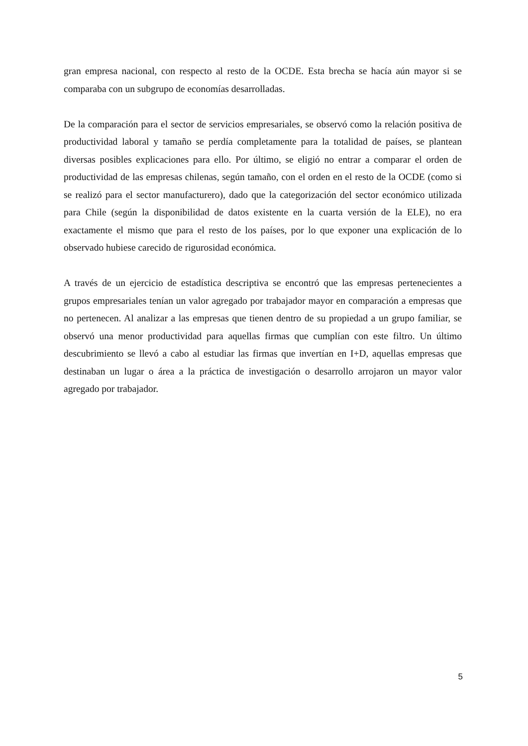gran empresa nacional, con respecto al resto de la OCDE. Esta brecha se hacía aún mayor si se comparaba con un subgrupo de economías desarrolladas.
De la comparación para el sector de servicios empresariales, se observó como la relación positiva de productividad laboral y tamaño se perdía completamente para la totalidad de países, se plantean diversas posibles explicaciones para ello. Por último, se eligió no entrar a comparar el orden de productividad de las empresas chilenas, según tamaño, con el orden en el resto de la OCDE (como si se realizó para el sector manufacturero), dado que la categorización del sector económico utilizada para Chile (según la disponibilidad de datos existente en la cuarta versión de la ELE), no era exactamente el mismo que para el resto de los países, por lo que exponer una explicación de lo observado hubiese carecido de rigurosidad económica.
A través de un ejercicio de estadística descriptiva se encontró que las empresas pertenecientes a grupos empresariales tenían un valor agregado por trabajador mayor en comparación a empresas que no pertenecen. Al analizar a las empresas que tienen dentro de su propiedad a un grupo familiar, se observó una menor productividad para aquellas firmas que cumplían con este filtro. Un último descubrimiento se llevó a cabo al estudiar las firmas que invertían en I+D, aquellas empresas que destinaban un lugar o área a la práctica de investigación o desarrollo arrojaron un mayor valor agregado por trabajador.
5